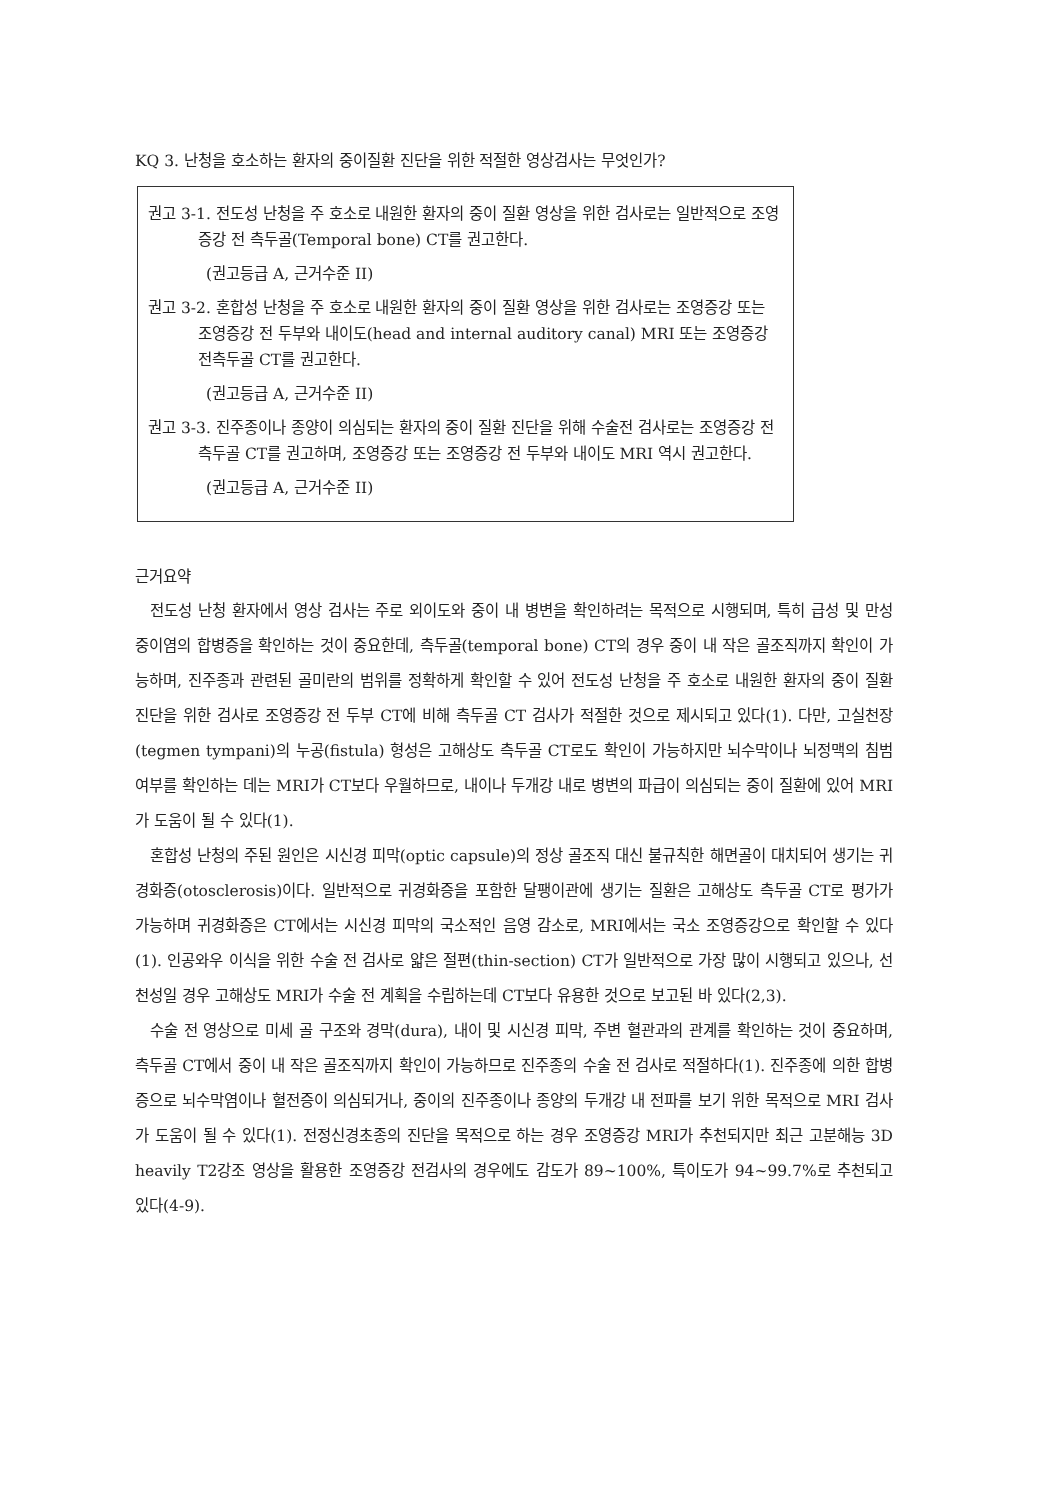KQ 3. 난청을 호소하는 환자의 중이질환 진단을 위한 적절한 영상검사는 무엇인가?
권고 3-1. 전도성 난청을 주 호소로 내원한 환자의 중이 질환 영상을 위한 검사로는 일반적으로 조영증강 전 측두골(Temporal bone) CT를 권고한다.
(권고등급 A, 근거수준 II)
권고 3-2. 혼합성 난청을 주 호소로 내원한 환자의 중이 질환 영상을 위한 검사로는 조영증강 또는 조영증강 전 두부와 내이도(head and internal auditory canal) MRI 또는 조영증강 전측두골 CT를 권고한다.
(권고등급 A, 근거수준 II)
권고 3-3. 진주종이나 종양이 의심되는 환자의 중이 질환 진단을 위해 수술전 검사로는 조영증강 전 측두골 CT를 권고하며, 조영증강 또는 조영증강 전 두부와 내이도 MRI 역시 권고한다.
(권고등급 A, 근거수준 II)
근거요약
전도성 난청 환자에서 영상 검사는 주로 외이도와 중이 내 병변을 확인하려는 목적으로 시행되며, 특히 급성 및 만성 중이염의 합병증을 확인하는 것이 중요한데, 측두골(temporal bone) CT의 경우 중이 내 작은 골조직까지 확인이 가능하며, 진주종과 관련된 골미란의 범위를 정확하게 확인할 수 있어 전도성 난청을 주 호소로 내원한 환자의 중이 질환 진단을 위한 검사로 조영증강 전 두부 CT에 비해 측두골 CT 검사가 적절한 것으로 제시되고 있다(1). 다만, 고실천장(tegmen tympani)의 누공(fistula) 형성은 고해상도 측두골 CT로도 확인이 가능하지만 뇌수막이나 뇌정맥의 침범 여부를 확인하는 데는 MRI가 CT보다 우월하므로, 내이나 두개강 내로 병변의 파급이 의심되는 중이 질환에 있어 MRI가 도움이 될 수 있다(1).
혼합성 난청의 주된 원인은 시신경 피막(optic capsule)의 정상 골조직 대신 불규칙한 해면골이 대치되어 생기는 귀경화증(otosclerosis)이다. 일반적으로 귀경화증을 포함한 달팽이관에 생기는 질환은 고해상도 측두골 CT로 평가가 가능하며 귀경화증은 CT에서는 시신경 피막의 국소적인 음영 감소로, MRI에서는 국소 조영증강으로 확인할 수 있다(1). 인공와우 이식을 위한 수술 전 검사로 얇은 절편(thin-section) CT가 일반적으로 가장 많이 시행되고 있으나, 선천성일 경우 고해상도 MRI가 수술 전 계획을 수립하는데 CT보다 유용한 것으로 보고된 바 있다(2,3).
수술 전 영상으로 미세 골 구조와 경막(dura), 내이 및 시신경 피막, 주변 혈관과의 관계를 확인하는 것이 중요하며, 측두골 CT에서 중이 내 작은 골조직까지 확인이 가능하므로 진주종의 수술 전 검사로 적절하다(1). 진주종에 의한 합병증으로 뇌수막염이나 혈전증이 의심되거나, 중이의 진주종이나 종양의 두개강 내 전파를 보기 위한 목적으로 MRI 검사가 도움이 될 수 있다(1). 전정신경초종의 진단을 목적으로 하는 경우 조영증강 MRI가 추천되지만 최근 고분해능 3D heavily T2강조 영상을 활용한 조영증강 전검사의 경우에도 감도가 89~100%, 특이도가 94~99.7%로 추천되고 있다(4-9).